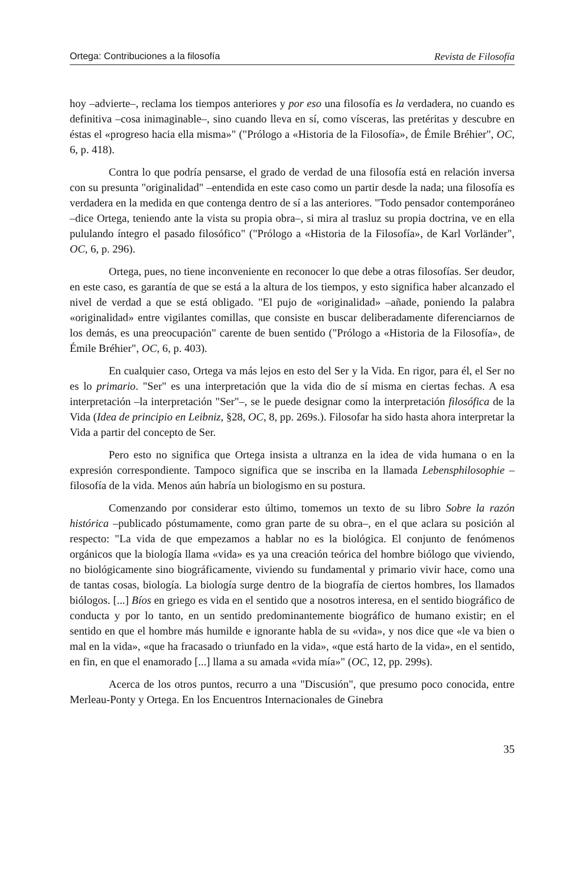Ortega: Contribuciones a la filosofía Revista de Filosofía
hoy –advierte–, reclama los tiempos anteriores y por eso una filosofía es la verdadera, no cuando es definitiva –cosa inimaginable–, sino cuando lleva en sí, como vísceras, las pretéritas y descubre en éstas el «progreso hacia ella misma»" ("Prólogo a «Historia de la Filosofía», de Émile Bréhier", OC, 6, p. 418).
Contra lo que podría pensarse, el grado de verdad de una filosofía está en relación inversa con su presunta "originalidad" –entendida en este caso como un partir desde la nada; una filosofía es verdadera en la medida en que contenga dentro de sí a las anteriores. "Todo pensador contemporáneo –dice Ortega, teniendo ante la vista su propia obra–, si mira al trasluz su propia doctrina, ve en ella pululando íntegro el pasado filosófico" ("Prólogo a «Historia de la Filosofía», de Karl Vorländer", OC, 6, p. 296).
Ortega, pues, no tiene inconveniente en reconocer lo que debe a otras filosofías. Ser deudor, en este caso, es garantía de que se está a la altura de los tiempos, y esto significa haber alcanzado el nivel de verdad a que se está obligado. "El pujo de «originalidad» –añade, poniendo la palabra «originalidad» entre vigilantes comillas, que consiste en buscar deliberadamente diferenciarnos de los demás, es una preocupación" carente de buen sentido ("Prólogo a «Historia de la Filosofía», de Émile Bréhier", OC, 6, p. 403).
En cualquier caso, Ortega va más lejos en esto del Ser y la Vida. En rigor, para él, el Ser no es lo primario. "Ser" es una interpretación que la vida dio de sí misma en ciertas fechas. A esa interpretación –la interpretación "Ser"–, se le puede designar como la interpretación filosófica de la Vida (Idea de principio en Leibniz, §28, OC, 8, pp. 269s.). Filosofar ha sido hasta ahora interpretar la Vida a partir del concepto de Ser.
Pero esto no significa que Ortega insista a ultranza en la idea de vida humana o en la expresión correspondiente. Tampoco significa que se inscriba en la llamada Lebensphilosophie –filosofía de la vida. Menos aún habría un biologismo en su postura.
Comenzando por considerar esto último, tomemos un texto de su libro Sobre la razón histórica –publicado póstumamente, como gran parte de su obra–, en el que aclara su posición al respecto: "La vida de que empezamos a hablar no es la biológica. El conjunto de fenómenos orgánicos que la biología llama «vida» es ya una creación teórica del hombre biólogo que viviendo, no biológicamente sino biográficamente, viviendo su fundamental y primario vivir hace, como una de tantas cosas, biología. La biología surge dentro de la biografía de ciertos hombres, los llamados biólogos. [...] Bíos en griego es vida en el sentido que a nosotros interesa, en el sentido biográfico de conducta y por lo tanto, en un sentido predominantemente biográfico de humano existir; en el sentido en que el hombre más humilde e ignorante habla de su «vida», y nos dice que «le va bien o mal en la vida», «que ha fracasado o triunfado en la vida», «que está harto de la vida», en el sentido, en fin, en que el enamorado [...] llama a su amada «vida mía»" (OC, 12, pp. 299s).
Acerca de los otros puntos, recurro a una "Discusión", que presumo poco conocida, entre Merleau-Ponty y Ortega. En los Encuentros Internacionales de Ginebra
35